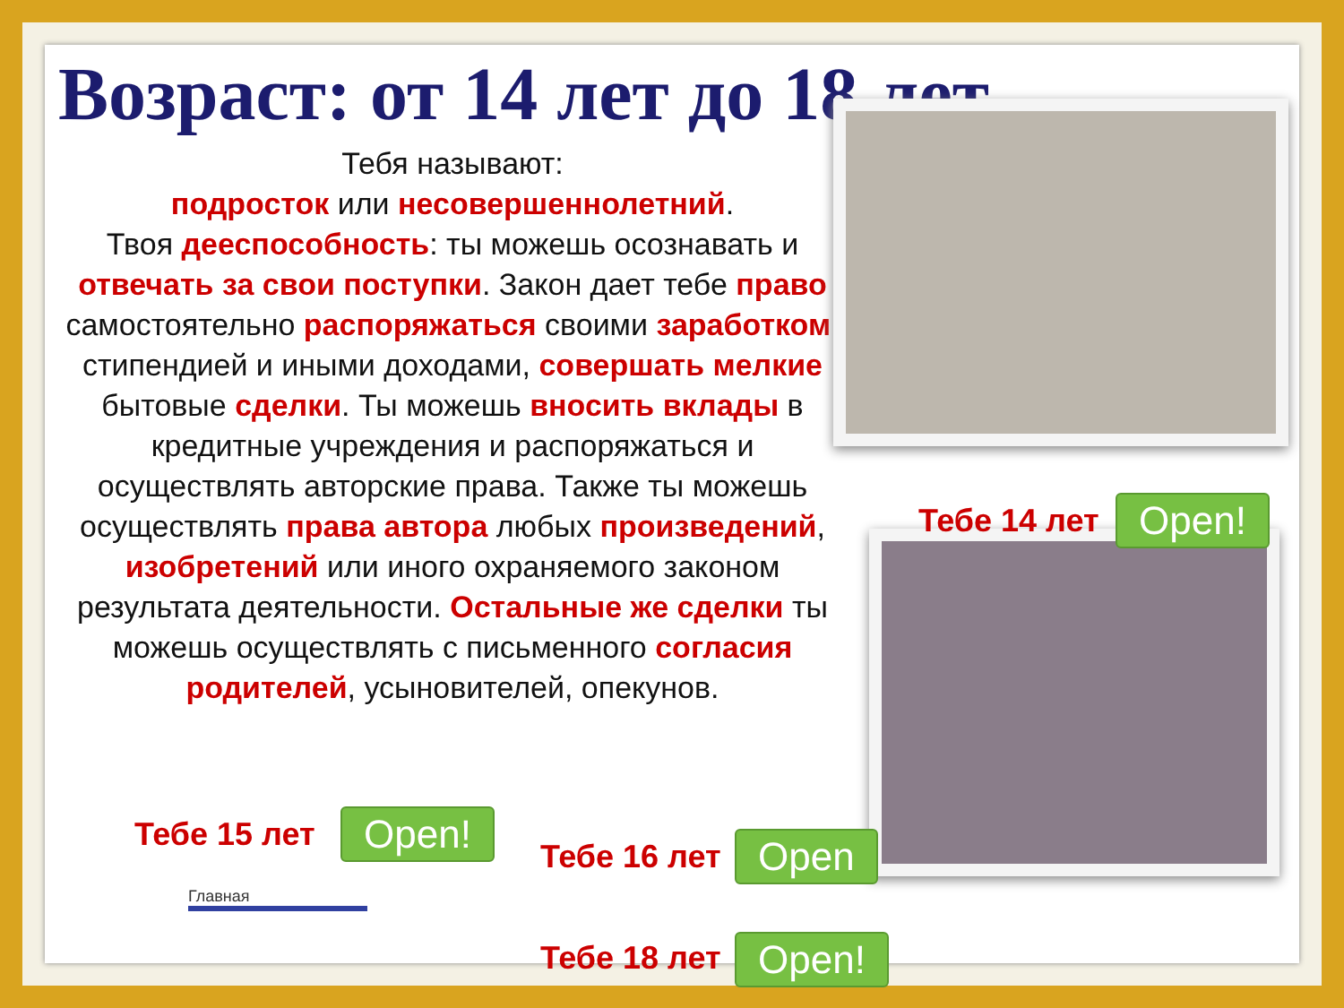Возраст: от 14 лет до 18 лет
Тебя называют:
подросток или несовершеннолетний.
Твоя дееспособность: ты можешь осознавать и отвечать за свои поступки. Закон дает тебе право самостоятельно распоряжаться своими заработком, стипендией и иными доходами, совершать мелкие бытовые сделки. Ты можешь вносить вклады в кредитные учреждения и распоряжаться и осуществлять авторские права. Также ты можешь осуществлять права автора любых произведений, изобретений или иного охраняемого законом результата деятельности. Остальные же сделки ты можешь осуществлять с письменного согласия родителей, усыновителей, опекунов.
Тебе 14 лет Open!
Тебе 15 лет Open!
Тебе 16 лет Open
Тебе 18 лет Open!
Главная